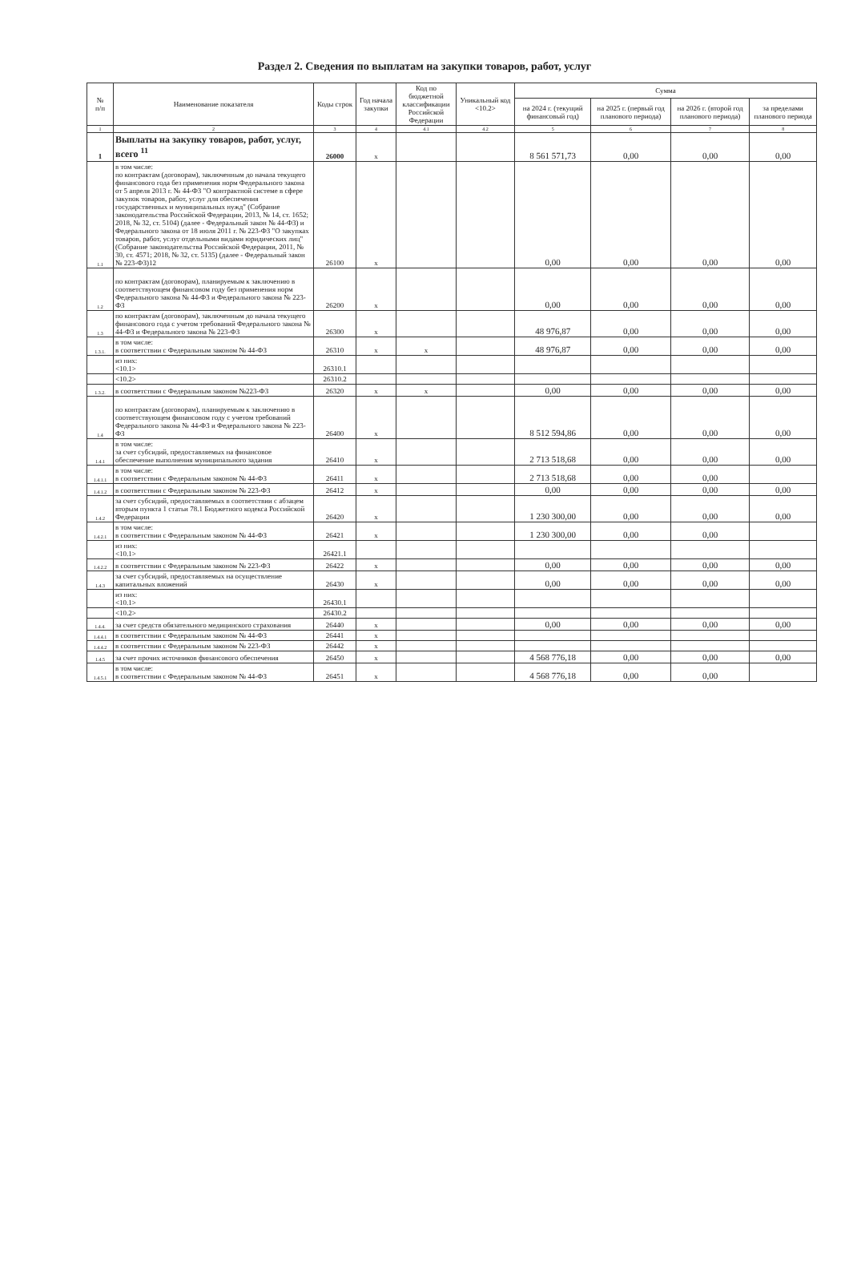Раздел 2. Сведения по выплатам на закупки товаров, работ, услуг
| № п/п | Наименование показателя | Коды строк | Год начала закупки | Код по бюджетной классификации Российской Федерации | Уникальный код <10.2> | Сумма | | | |
| --- | --- | --- | --- | --- | --- | --- | --- | --- | --- |
| | | | | | | на 2024 г. (текущий финансовый год) | на 2025 г. (первый год планового периода) | на 2026 г. (второй год планового периода) | за пределами планового периода |
| 1 | 2 | 3 | 4 | 4.1 | 4.2 | 5 | 6 | 7 | 8 |
| 1 | Выплаты на закупку товаров, работ, услуг, всего <sup>11</sup> | 26000 | x | | | 8 561 571,73 | 0,00 | 0,00 | 0,00 |
| 1.1 | в том числе: по контрактам (договорам), заключенным до начала текущего финансового года без применения норм Федерального закона от 5 апреля 2013 г. № 44-ФЗ "О контрактной системе в сфере закупок товаров, работ, услуг для обеспечения государственных и муниципальных нужд" (Собрание законодательства Российской Федерации, 2013, № 14, ст. 1652; 2018, № 32, ст. 5104) (далее - Федеральный закон № 44-ФЗ) и Федерального закона от 18 июля 2011 г. № 223-ФЗ "О закупках товаров, работ, услуг отдельными видами юридических лиц" (Собрание законодательства Российской Федерации, 2011, № 30, ст. 4571; 2018, № 32, ст. 5135) (далее - Федеральный закон № 223-ФЗ)12 | 26100 | x | | | 0,00 | 0,00 | 0,00 | 0,00 |
| 1.2 | по контрактам (договорам), планируемым к заключению в соответствующем финансовом году без применения норм Федерального закона № 44-ФЗ и Федерального закона № 223-ФЗ | 26200 | x | | | 0,00 | 0,00 | 0,00 | 0,00 |
| 1.3 | по контрактам (договорам), заключенным до начала текущего финансового года с учетом требований Федерального закона № 44-ФЗ и Федерального закона № 223-ФЗ | 26300 | x | | | 48 976,87 | 0,00 | 0,00 | 0,00 |
| 1.3.1. | в том числе: в соответствии с Федеральным законом № 44-ФЗ | 26310 | x | x | | 48 976,87 | 0,00 | 0,00 | 0,00 |
| | из них: <10.1> | 26310.1 | | | | | | | |
| | <10.2> | 26310.2 | | | | | | | |
| 1.3.2. | в соответствии с Федеральным законом №223-ФЗ | 26320 | x | x | | 0,00 | 0,00 | 0,00 | 0,00 |
| 1.4 | по контрактам (договорам), планируемым к заключению в соответствующем финансовом году с учетом требований Федерального закона № 44-ФЗ и Федерального закона № 223-ФЗ | 26400 | x | | | 8 512 594,86 | 0,00 | 0,00 | 0,00 |
| 1.4.1 | в том числе: за счет субсидий, предоставляемых на финансовое обеспечение выполнения муниципального задания | 26410 | x | | | 2 713 518,68 | 0,00 | 0,00 | 0,00 |
| 1.4.1.1 | в том числе: в соответствии с Федеральным законом № 44-ФЗ | 26411 | x | | | 2 713 518,68 | 0,00 | 0,00 | |
| 1.4.1.2 | в соответствии с Федеральным законом № 223-ФЗ | 26412 | x | | | 0,00 | 0,00 | 0,00 | 0,00 |
| 1.4.2 | за счет субсидий, предоставляемых в соответствии с абзацем вторым пункта 1 статьи 78.1 Бюджетного кодекса Российской Федерации | 26420 | x | | | 1 230 300,00 | 0,00 | 0,00 | 0,00 |
| 1.4.2.1 | в том числе: в соответствии с Федеральным законом № 44-ФЗ | 26421 | x | | | 1 230 300,00 | 0,00 | 0,00 | |
| | из них: <10.1> | 26421.1 | | | | | | | |
| 1.4.2.2 | в соответствии с Федеральным законом № 223-ФЗ | 26422 | x | | | 0,00 | 0,00 | 0,00 | 0,00 |
| 1.4.3 | за счет субсидий, предоставляемых на осуществление капитальных вложений | 26430 | x | | | 0,00 | 0,00 | 0,00 | 0,00 |
| | из них: <10.1> | 26430.1 | | | | | | | |
| | <10.2> | 26430.2 | | | | | | | |
| 1.4.4. | за счет средств обязательного медицинского страхования | 26440 | x | | | 0,00 | 0,00 | 0,00 | 0,00 |
| 1.4.4.1 | в соответствии с Федеральным законом № 44-ФЗ | 26441 | x | | | | | | |
| 1.4.4.2 | в соответствии с Федеральным законом № 223-ФЗ | 26442 | x | | | | | | |
| 1.4.5 | за счет прочих источников финансового обеспечения | 26450 | x | | | 4 568 776,18 | 0,00 | 0,00 | 0,00 |
| 1.4.5.1 | в том числе: в соответствии с Федеральным законом № 44-ФЗ | 26451 | x | | | 4 568 776,18 | 0,00 | 0,00 | |